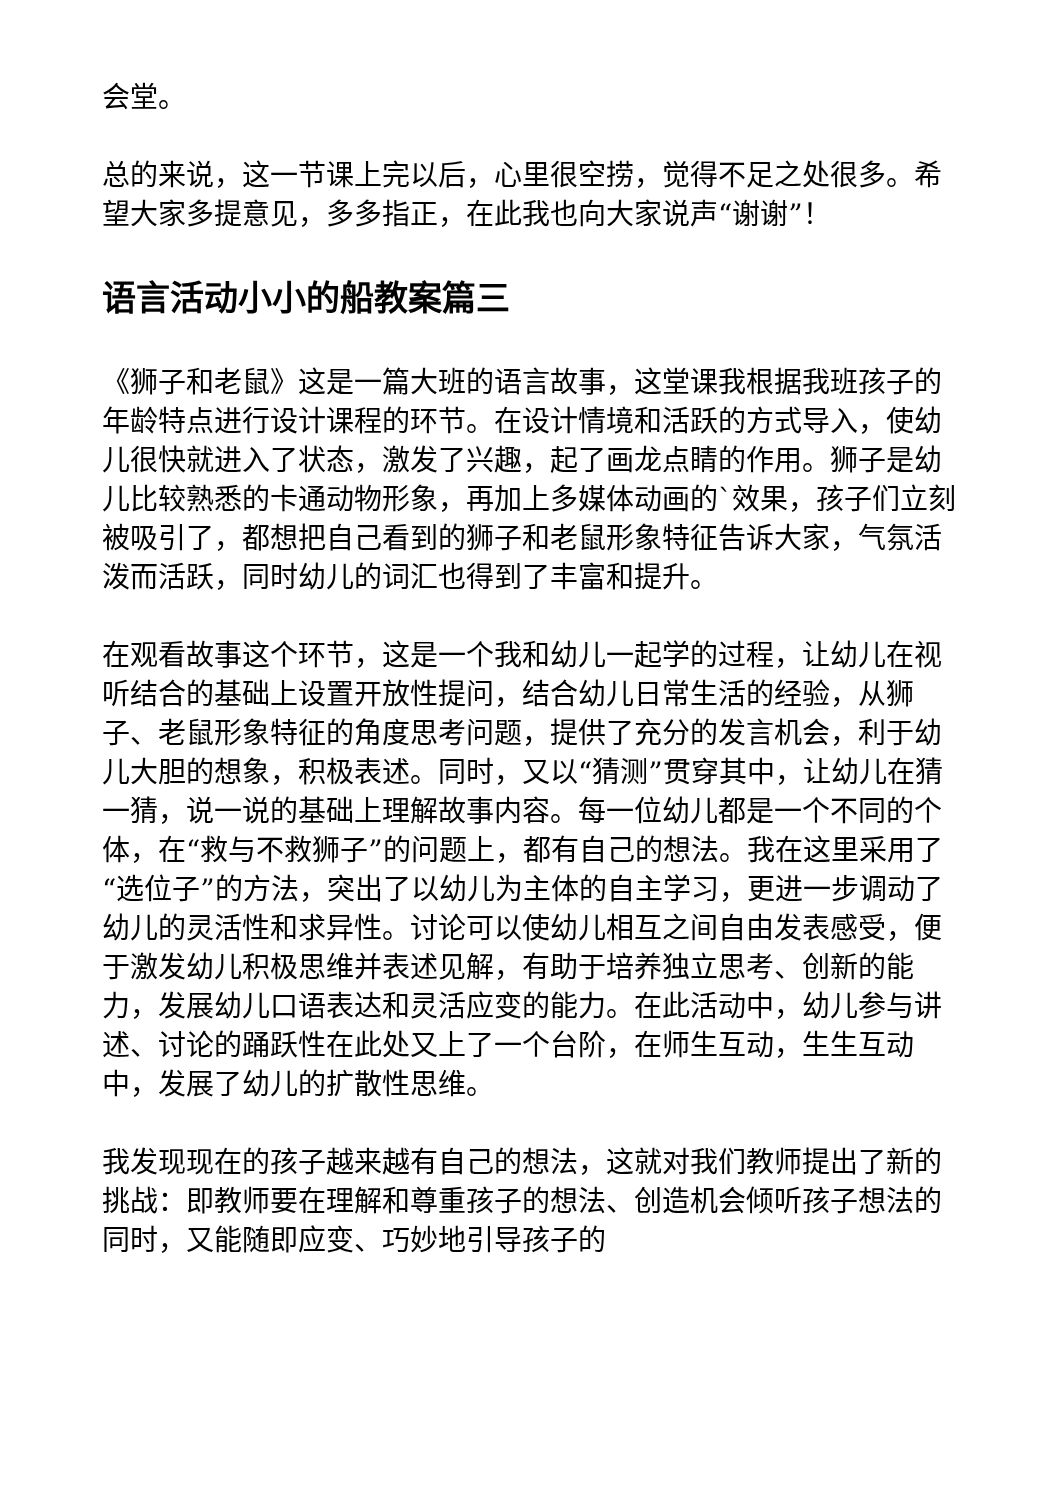会堂。
总的来说，这一节课上完以后，心里很空捞，觉得不足之处很多。希望大家多提意见，多多指正，在此我也向大家说声“谢谢”！
语言活动小小的船教案篇三
《狮子和老鼠》这是一篇大班的语言故事，这堂课我根据我班孩子的年龄特点进行设计课程的环节。在设计情境和活跃的方式导入，使幼儿很快就进入了状态，激发了兴趣，起了画龙点睛的作用。狮子是幼儿比较熟悉的卡通动物形象，再加上多媒体动画的`效果，孩子们立刻被吸引了，都想把自己看到的狮子和老鼠形象特征告诉大家，气氛活泼而活跃，同时幼儿的词汇也得到了丰富和提升。
在观看故事这个环节，这是一个我和幼儿一起学的过程，让幼儿在视听结合的基础上设置开放性提问，结合幼儿日常生活的经验，从狮子、老鼠形象特征的角度思考问题，提供了充分的发言机会，利于幼儿大胆的想象，积极表述。同时，又以“猜测”贯穿其中，让幼儿在猜一猜，说一说的基础上理解故事内容。每一位幼儿都是一个不同的个体，在“救与不救狮子”的问题上，都有自己的想法。我在这里采用了“选位子”的方法，突出了以幼儿为主体的自主学习，更进一步调动了幼儿的灵活性和求异性。讨论可以使幼儿相互之间自由发表感受，便于激发幼儿积极思维并表述见解，有助于培养独立思考、创新的能力，发展幼儿口语表达和灵活应变的能力。在此活动中，幼儿参与讲述、讨论的踊跃性在此处又上了一个台阶，在师生互动，生生互动中，发展了幼儿的扩散性思维。
我发现现在的孩子越来越有自己的想法，这就对我们教师提出了新的挑战：即教师要在理解和尊重孩子的想法、创造机会倾听孩子想法的同时，又能随即应变、巧妙地引导孩子的